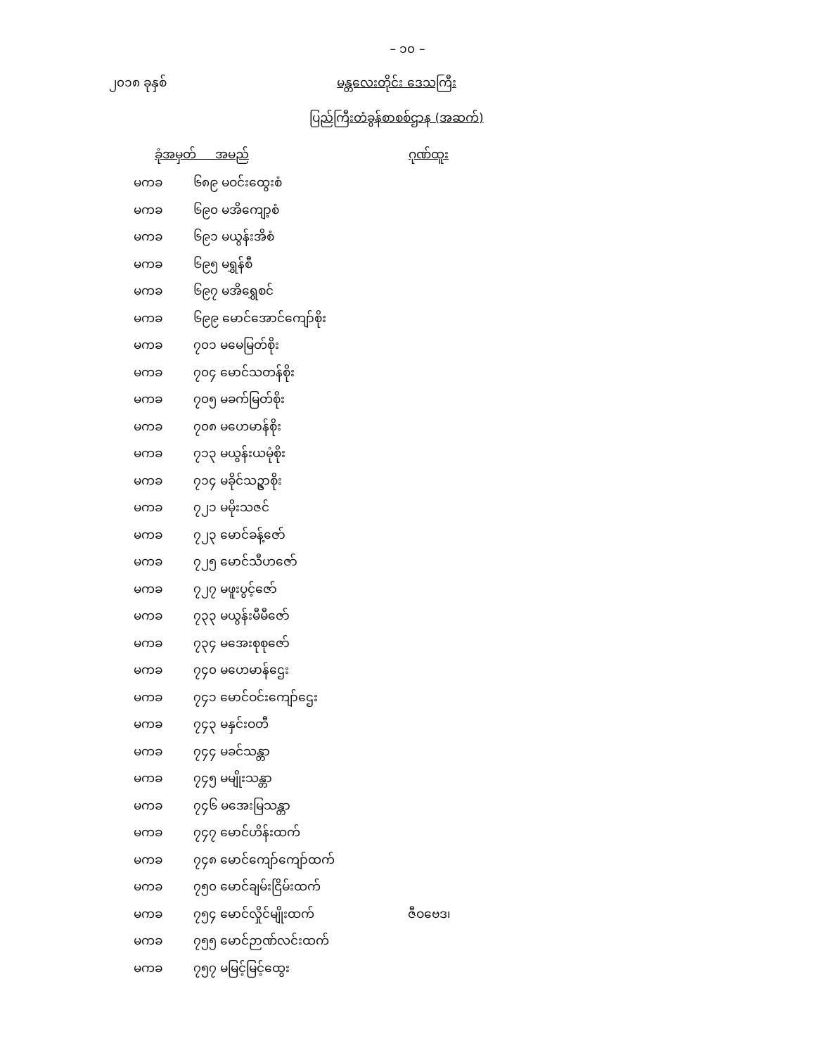– ၁၀ –
၂၀၁၈ ခုနှစ် မန္တလေးတိုင်း ဒေသကြီး
ပြည်ကြီးတံခွန်စာစစ်ဌာန (အဆက်)
| ခုံအမှတ် အမည် | | ဂုဏ်ထူး |
| --- | --- | --- |
| မကခ | ၆၈၉ မဝင်းထွေးစံ | |
| မကခ | ၆၉၀ မအိကျော့စံ | |
| မကခ | ၆၉၁ မယွန်းအိစံ | |
| မကခ | ၆၉၅ မရွှန်စီ | |
| မကခ | ၆၉၇ မအိရွှေစင် | |
| မကခ | ၆၉၉ မောင်အောင်ကျော်စိုး | |
| မကခ | ၇၀၁ မမေမြတ်စိုး | |
| မကခ | ၇၀၄ မောင်သတန်စိုး | |
| မကခ | ၇၀၅ မခက်မြတ်စိုး | |
| မကခ | ၇၀၈ မဟေမာန်စိုး | |
| မကခ | ၇၁၃ မယွန်းယမုံစိုး | |
| မကခ | ၇၁၄ မခိုင်သဥ္ဇာစိုး | |
| မကခ | ၇၂၁ မမိုးသဇင် | |
| မကခ | ၇၂၃ မောင်ခန့်ဇော် | |
| မကခ | ၇၂၅ မောင်သီဟဇော် | |
| မကခ | ၇၂၇ မဖူးပွင့်ဇော် | |
| မကခ | ၇၃၃ မယွန်းမီမီဇော် | |
| မကခ | ၇၃၄ မအေးစုစုဇော် | |
| မကခ | ၇၄၀ မဟေမာန်ဌေး | |
| မကခ | ၇၄၁ မောင်ဝင်းကျော်ဌေး | |
| မကခ | ၇၄၃ မနှင်းဝတီ | |
| မကခ | ၇၄၄ မခင်သန္တာ | |
| မကခ | ၇၄၅ မမျိုးသန္တာ | |
| မကခ | ၇၄၆ မအေးမြသန္တာ | |
| မကခ | ၇၄၇ မောင်ဟိန်းထက် | |
| မကခ | ၇၄၈ မောင်ကျော်ကျော်ထက် | |
| မကခ | ၇၅၀ မောင်ချမ်းငြိမ်းထက် | |
| မကခ | ၇၅၄ မောင်လှိုင်မျိုးထက် | ဇီဝဗေဒ၊ |
| မကခ | ၇၅၅ မောင်ဉာဏ်လင်းထက် | |
| မကခ | ၇၅၇ မမြင့်မြင့်ထွေး | |